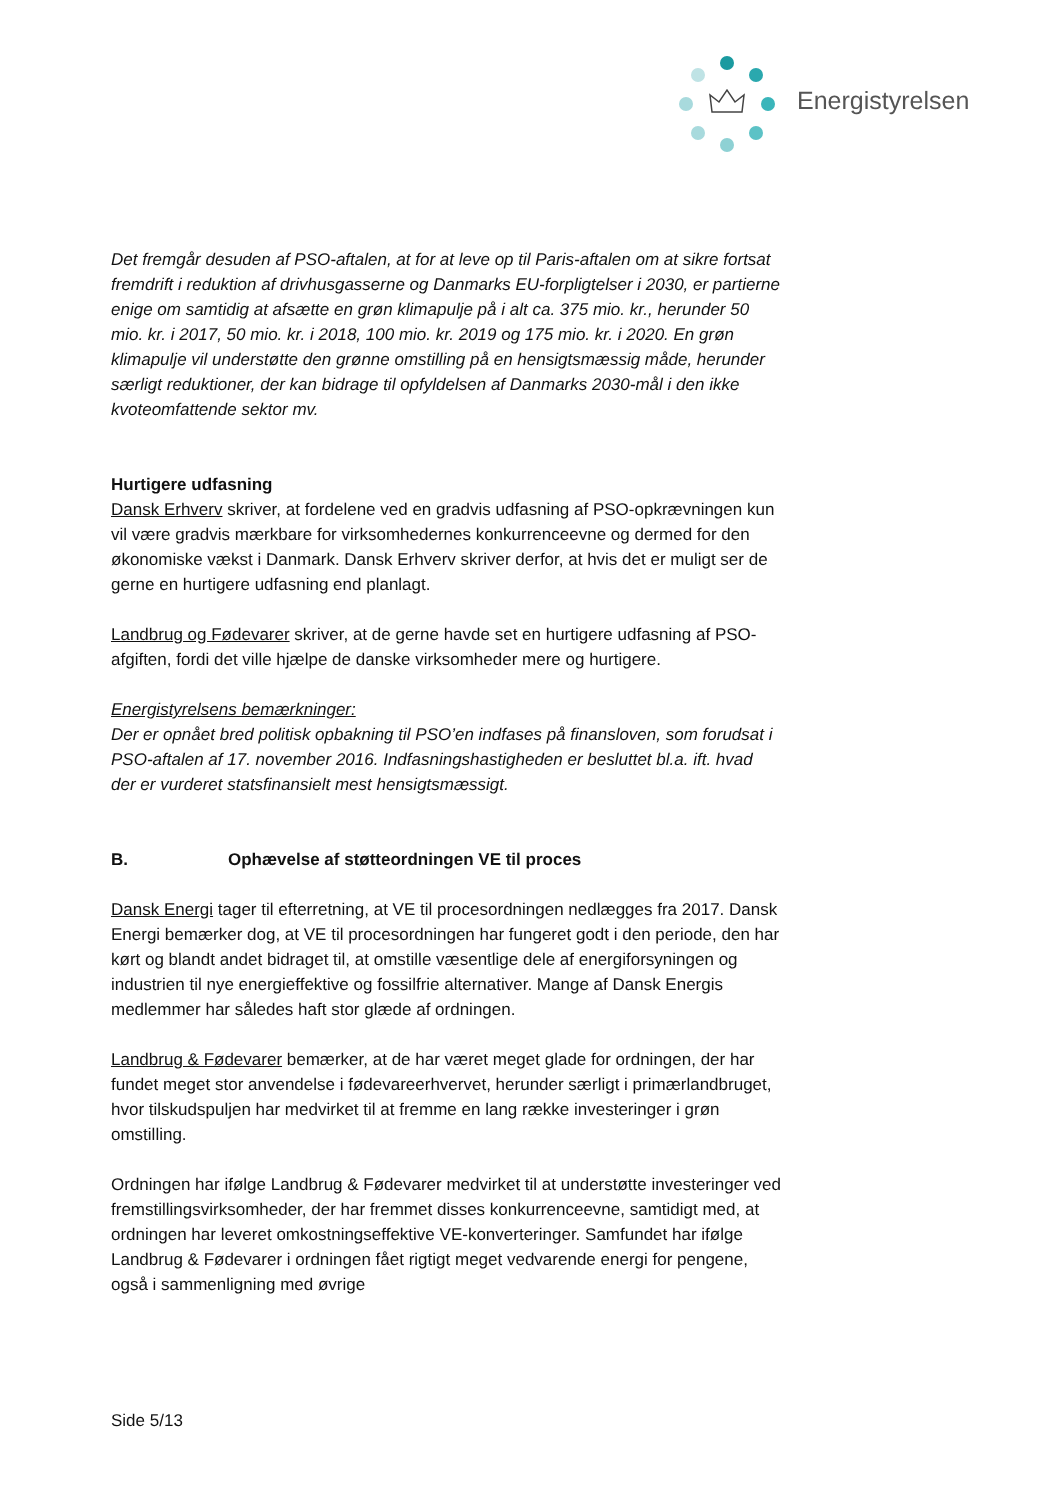Energistyrelsen
Det fremgår desuden af PSO-aftalen, at for at leve op til Paris-aftalen om at sikre fortsat fremdrift i reduktion af drivhusgasserne og Danmarks EU-forpligtelser i 2030, er partierne enige om samtidig at afsætte en grøn klimapulje på i alt ca. 375 mio. kr., herunder 50 mio. kr. i 2017, 50 mio. kr. i 2018, 100 mio. kr. 2019 og 175 mio. kr. i 2020. En grøn klimapulje vil understøtte den grønne omstilling på en hensigtsmæssig måde, herunder særligt reduktioner, der kan bidrage til opfyldelsen af Danmarks 2030-mål i den ikke kvoteomfattende sektor mv.
Hurtigere udfasning
Dansk Erhverv skriver, at fordelene ved en gradvis udfasning af PSO-opkrævningen kun vil være gradvis mærkbare for virksomhedernes konkurrenceevne og dermed for den økonomiske vækst i Danmark. Dansk Erhverv skriver derfor, at hvis det er muligt ser de gerne en hurtigere udfasning end planlagt.
Landbrug og Fødevarer skriver, at de gerne havde set en hurtigere udfasning af PSO-afgiften, fordi det ville hjælpe de danske virksomheder mere og hurtigere.
Energistyrelsens bemærkninger:
Der er opnået bred politisk opbakning til PSO’en indfases på finansloven, som forudsat i PSO-aftalen af 17. november 2016. Indfasningshastigheden er besluttet bl.a. ift. hvad der er vurderet statsfinansielt mest hensigtsmæssigt.
B. Ophævelse af støtteordningen VE til proces
Dansk Energi tager til efterretning, at VE til procesordningen nedlægges fra 2017. Dansk Energi bemærker dog, at VE til procesordningen har fungeret godt i den periode, den har kørt og blandt andet bidraget til, at omstille væsentlige dele af energiforsyningen og industrien til nye energieffektive og fossilfrie alternativer. Mange af Dansk Energis medlemmer har således haft stor glæde af ordningen.
Landbrug & Fødevarer bemærker, at de har været meget glade for ordningen, der har fundet meget stor anvendelse i fødevareerhvervet, herunder særligt i primærlandbruget, hvor tilskudspuljen har medvirket til at fremme en lang række investeringer i grøn omstilling.
Ordningen har ifølge Landbrug & Fødevarer medvirket til at understøtte investeringer ved fremstillingsvirksomheder, der har fremmet disses konkurrenceevne, samtidigt med, at ordningen har leveret omkostningseffektive VE-konverteringer. Samfundet har ifølge Landbrug & Fødevarer i ordningen fået rigtigt meget vedvarende energi for pengene, også i sammenligning med øvrige
Side 5/13